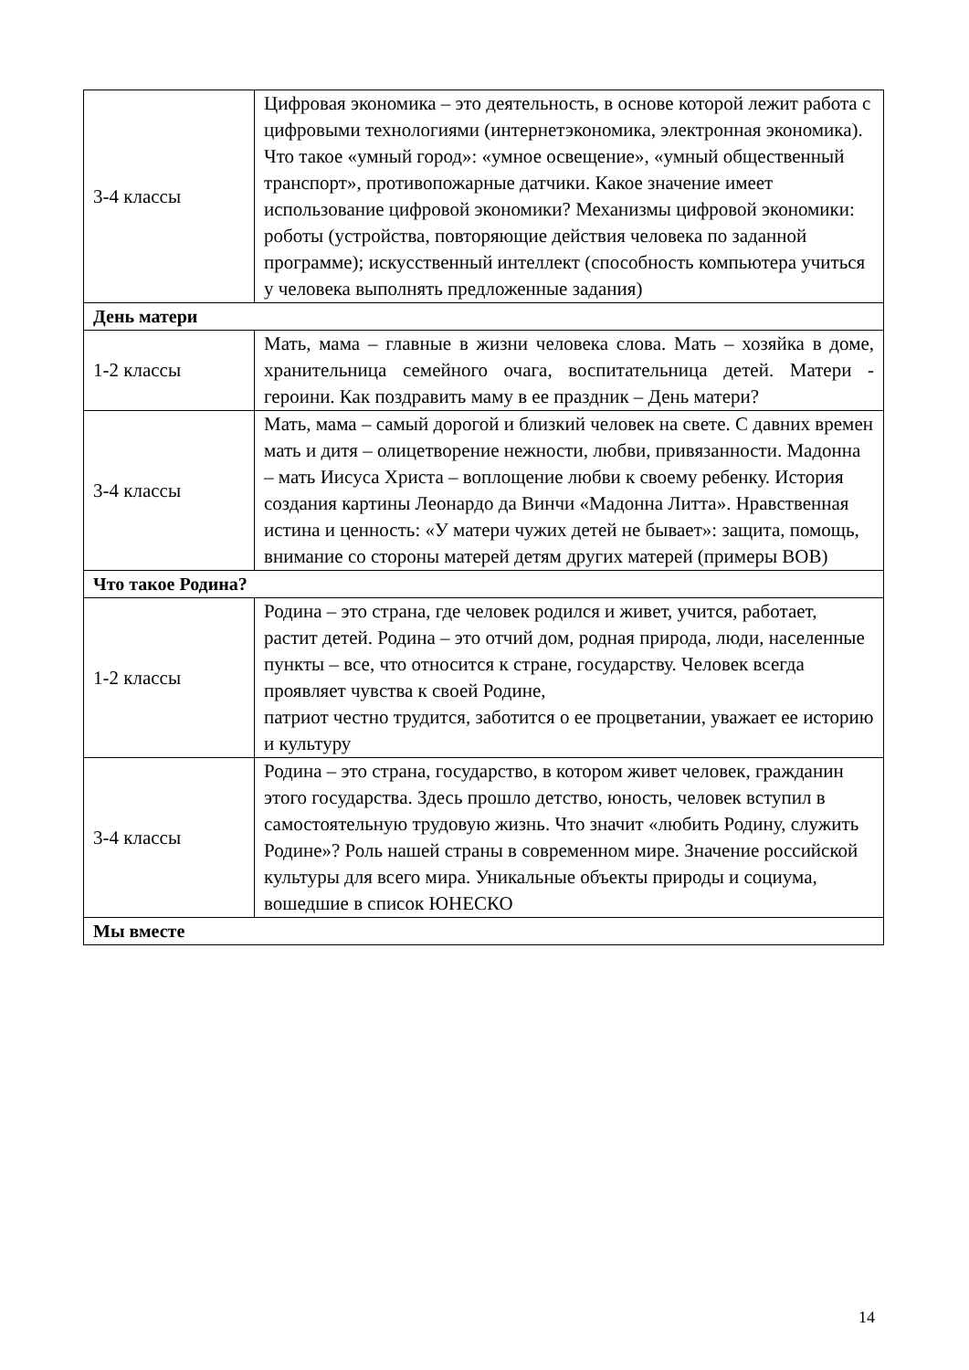| 3-4 классы | Цифровая экономика – это деятельность, в основе которой лежит работа с цифровыми технологиями (интернетэкономика, электронная экономика). Что такое «умный город»: «умное освещение», «умный общественный транспорт», противопожарные датчики. Какое значение имеет использование цифровой экономики? Механизмы цифровой экономики: роботы (устройства, повторяющие действия человека по заданной программе); искусственный интеллект (способность компьютера учиться у человека выполнять предложенные задания) |
| День матери | |
| 1-2 классы | Мать, мама – главные в жизни человека слова. Мать – хозяйка в доме, хранительница семейного очага, воспитательница детей. Матери - героини. Как поздравить маму в ее праздник – День матери? |
| 3-4 классы | Мать, мама – самый дорогой и близкий человек на свете. С давних времен мать и дитя – олицетворение нежности, любви, привязанности. Мадонна – мать Иисуса Христа – воплощение любви к своему ребенку. История создания картины Леонардо да Винчи «Мадонна Литта». Нравственная истина и ценность: «У матери чужих детей не бывает»: защита, помощь, внимание со стороны матерей детям других матерей (примеры ВОВ) |
| Что такое Родина? | |
| 1-2 классы | Родина – это страна, где человек родился и живет, учится, работает, растит детей. Родина – это отчий дом, родная природа, люди, населенные пункты – все, что относится к стране, государству. Человек всегда проявляет чувства к своей Родине, патриот честно трудится, заботится о ее процветании, уважает ее историю и культуру |
| 3-4 классы | Родина – это страна, государство, в котором живет человек, гражданин этого государства. Здесь прошло детство, юность, человек вступил в самостоятельную трудовую жизнь. Что значит «любить Родину, служить Родине»? Роль нашей страны в современном мире. Значение российской культуры для всего мира. Уникальные объекты природы и социума, вошедшие в список ЮНЕСКО |
| Мы вместе | |
14